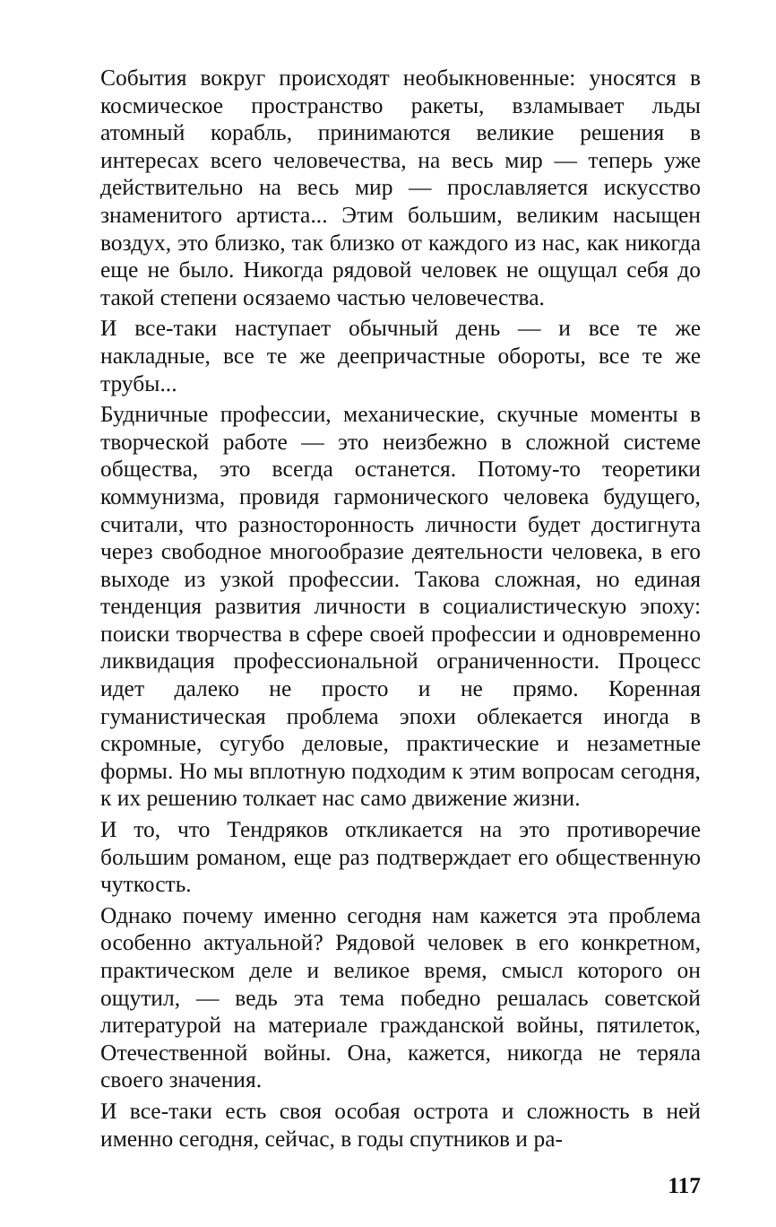События вокруг происходят необыкновенные: уносятся в космическое пространство ракеты, взламывает льды атомный корабль, принимаются великие решения в интересах всего человечества, на весь мир — теперь уже действительно на весь мир — прославляется искусство знаменитого артиста... Этим большим, великим насыщен воздух, это близко, так близко от каждого из нас, как никогда еще не было. Никогда рядовой человек не ощущал себя до такой степени осязаемо частью человечества.
И все-таки наступает обычный день — и все те же накладные, все те же деепричастные обороты, все те же трубы...
Будничные профессии, механические, скучные моменты в творческой работе — это неизбежно в сложной системе общества, это всегда останется. Потому-то теоретики коммунизма, провидя гармонического человека будущего, считали, что разносторонность личности будет достигнута через свободное многообразие деятельности человека, в его выходе из узкой профессии. Такова сложная, но единая тенденция развития личности в социалистическую эпоху: поиски творчества в сфере своей профессии и одновременно ликвидация профессиональной ограниченности. Процесс идет далеко не просто и не прямо. Коренная гуманистическая проблема эпохи облекается иногда в скромные, сугубо деловые, практические и незаметные формы. Но мы вплотную подходим к этим вопросам сегодня, к их решению толкает нас само движение жизни.
И то, что Тендряков откликается на это противоречие большим романом, еще раз подтверждает его общественную чуткость.
Однако почему именно сегодня нам кажется эта проблема особенно актуальной? Рядовой человек в его конкретном, практическом деле и великое время, смысл которого он ощутил, — ведь эта тема победно решалась советской литературой на материале гражданской войны, пятилеток, Отечественной войны. Она, кажется, никогда не теряла своего значения.
И все-таки есть своя особая острота и сложность в ней именно сегодня, сейчас, в годы спутников и ра-
117